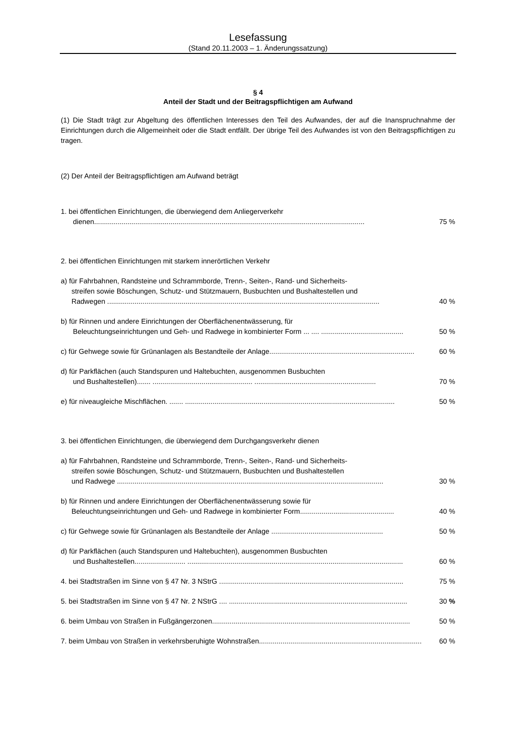Lesefassung
(Stand 20.11.2003 – 1. Änderungssatzung)
§ 4
Anteil der Stadt und der Beitragspflichtigen am Aufwand
(1) Die Stadt trägt zur Abgeltung des öffentlichen Interesses den Teil des Aufwandes, der auf die Inanspruchnahme der Einrichtungen durch die Allgemeinheit oder die Stadt entfällt. Der übrige Teil des Aufwandes ist von den Beitragspflichtigen zu tragen.
(2) Der Anteil der Beitragspflichtigen am Aufwand beträgt
1. bei öffentlichen Einrichtungen, die überwiegend dem Anliegerverkehr
dienen.......................................................................................................................................... 75 %
2. bei öffentlichen Einrichtungen mit starkem innerörtlichen Verkehr
a) für Fahrbahnen, Randsteine und Schrammborde, Trenn-, Seiten-, Rand- und Sicherheits-
streifen sowie Böschungen, Schutz- und Stützmauern, Busbuchten und Bushaltestellen und
Radwegen ........................................................................................................................................... 40 %
b) für Rinnen und andere Einrichtungen der Oberflächenentwässerung, für
Beleuchtungseinrichtungen und Geh- und Radwege in kombinierter Form ... .... .......................................... 50 %
c) für Gehwege sowie für Grünanlagen als Bestandteile der Anlage.......................................................................... 60 %
d) für Parkflächen (auch Standspuren und Haltebuchten, ausgenommen Busbuchten
und Bushaltestellen)....... ................................................... .............................................................. 70 %
e) für niveaugleiche Mischflächen. ....... ........................................................................................................... 50 %
3. bei öffentlichen Einrichtungen, die überwiegend dem Durchgangsverkehr dienen
a) für Fahrbahnen, Randsteine und Schrammborde, Trenn-, Seiten-, Rand- und Sicherheits-
streifen sowie Böschungen, Schutz- und Stützmauern, Busbuchten und Bushaltestellen
und Radwege ........................................................................................................................................ 30 %
b) für Rinnen und andere Einrichtungen der Oberflächenentwässerung sowie für
Beleuchtungseinrichtungen und Geh- und Radwege in kombinierter Form................................................ 40 %
c) für Gehwege sowie für Grünanlagen als Bestandteile der Anlage ......................................................... 50 %
d) für Parkflächen (auch Standspuren und Haltebuchten), ausgenommen Busbuchten
und Bushaltestellen.......................... .............................................................................................................. 60 %
4. bei Stadtstraßen im Sinne von § 47 Nr. 3 NStrG .............................................................................................. 75 %
5. bei Stadtstraßen im Sinne von § 47 Nr. 2 NStrG .... ........................................................................................... 30 %
6. beim Umbau von Straßen in Fußgängerzonen..................................................................................................... 50 %
7. beim Umbau von Straßen in verkehrsberuhigte Wohnstraßen................................................................................... 60 %